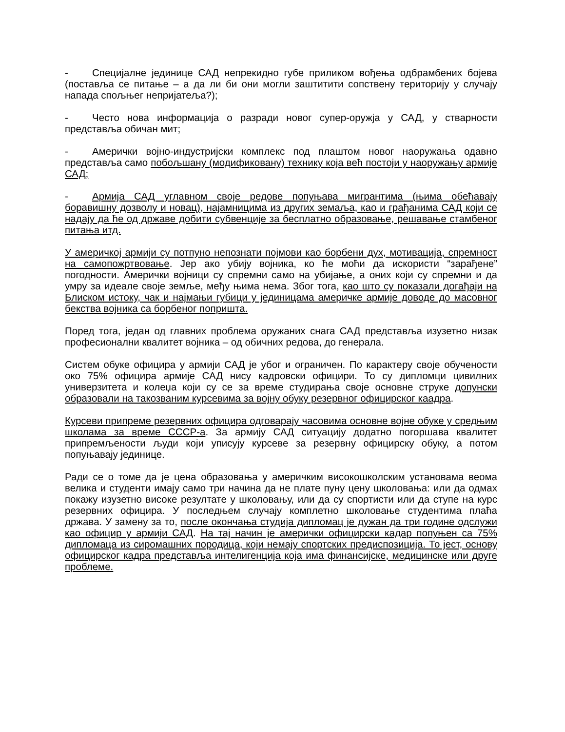- Специјалне јединице САД непрекидно губе приликом вођења одбрамбених бојева (поставља се питање – а да ли би они могли заштитити сопствену територију у случају напада спољњег непријатеља?);
- Често нова информација о разради новог супер-оружја у САД, у стварности представља обичан мит;
- Амерички војно-индустријски комплекс под плаштом новог наоружања одавно представља само побољшану (модификовану) технику која већ постоји у наоружању армије САД;
- Армија САД углавном своје редове попуњава мигрантима (њима обећавају боравишну дозволу и новац), најамницима из других земаља, као и грађанима САД који се надају да ће од државе добити субвенције за бесплатно образовање, решавање стамбеног питања итд.
У америчкој армији су потпуно непознати појмови као борбени дух, мотивација, спремност на самопожртвовање. Јер ако убију војника, ко ће моћи да искористи “зарађене” погодности. Амерички војници су спремни само на убијање, а оних који су спремни и да умру за идеале своје земље, међу њима нема. Због тога, као што су показали догађаји на Блиском истоку, чак и најмањи губици у јединицама америчке армије доводе до масовног бекства војника са борбеног попришта.
Поред тога, један од главних проблема оружаних снага САД представља изузетно низак професионални квалитет војника – од обичних редова, до генерала.
Систем обуке официра у армији САД је убог и ограничен. По карактеру своје обучености око 75% официра армије САД нису кадровски официри. То су дипломци цивилних универзитета и колеџа који су се за време студирања своје основне струке допунски образовали на такозваним курсевима за војну обуку резервног официрског каадра.
Курсеви припреме резервних официра одговарају часовима основне војне обуке у средњим школама за време СССР-а. За армију САД ситуацију додатно погоршава квалитет припремљености људи који уписују курсеве за резервну официрску обуку, а потом попуњавају јединице.
Ради се о томе да је цена образовања у америчким високошколским установама веома велика и студенти имају само три начина да не плате пуну цену школовања: или да одмах покажу изузетно високе резултате у школовању, или да су спортисти или да ступе на курс резервних официра. У последњем случају комплетно школовање студентима плаћа држава. У замену за то, после окончања студија дипломац је дужан да три године одслужи као официр у армији САД. На тај начин је амерички официрски кадар попуњен са 75% дипломаца из сиромашних породица, који немају спортских предиспозиција. То јест, основу официрског кадра представља интелигенција која има финансијске, медицинске или друге проблеме.